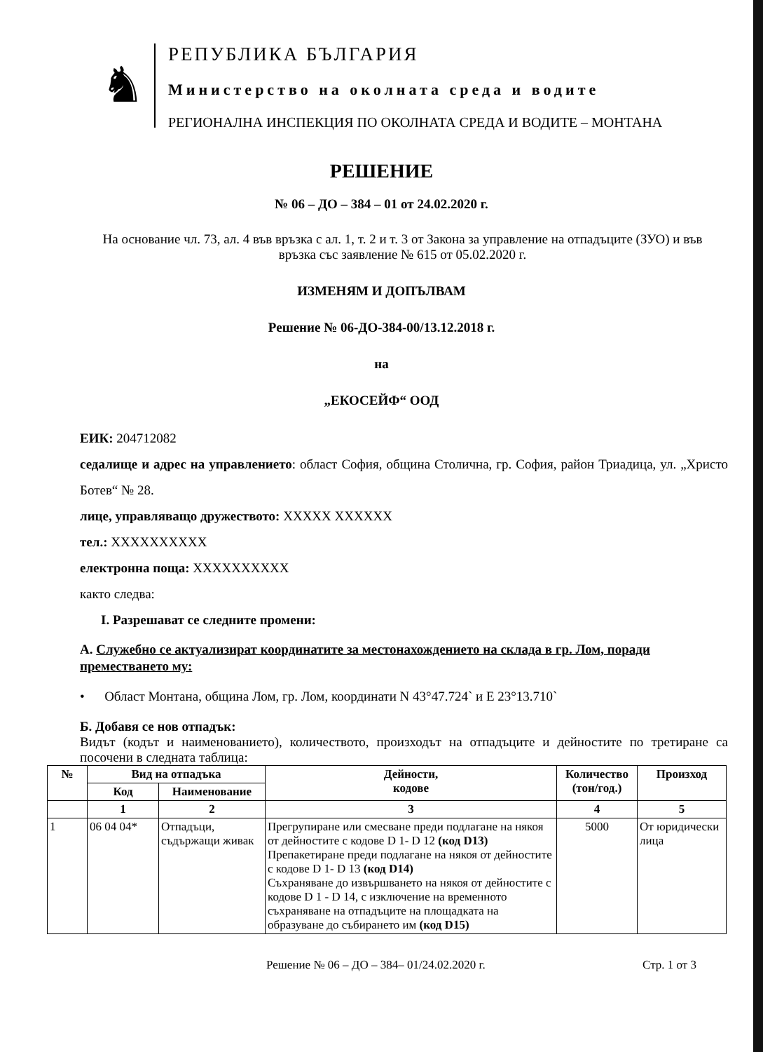♞
РЕПУБЛИКА БЪЛГАРИЯ
Министерство на околната среда и водите
РЕГИОНАЛНА ИНСПЕКЦИЯ ПО ОКОЛНАТА СРЕДА И ВОДИТЕ – МОНТАНА
РЕШЕНИЕ
№ 06 – ДО – 384 – 01 от 24.02.2020 г.
На основание чл. 73, ал. 4 във връзка с ал. 1, т. 2 и т. 3 от Закона за управление на отпадъците (ЗУО) и във връзка със заявление № 615 от 05.02.2020 г.
ИЗМЕНЯМ И ДОПЪЛВАМ
Решение № 06-ДО-384-00/13.12.2018 г.
на
„ЕКОСЕЙФ“ ООД
ЕИК: 204712082
седалище и адрес на управлението: област София, община Столична, гр. София, район Триадица, ул. „Христо Ботев“ № 28.
лице, управляващо дружеството: XXXXX XXXXXX
тел.: XXXXXXXXXX
електронна поща: XXXXXXXXXX
както следва:
I. Разрешават се следните промени:
А. Служебно се актуализират координатите за местонахождението на склада в гр. Лом, поради преместването му:
• Област Монтана, община Лом, гр. Лом, координати N 43°47.724` и E 23°13.710`
Б. Добавя се нов отпадък:
Видът (кодът и наименованието), количеството, произходът на отпадъците и дейностите по третиране са посочени в следната таблица:
| № | Вид на отпадъка | | Дейности, кодове | Количество (тон/год.) | Произход |
| --- | --- | --- | --- | --- | --- |
| | Код | Наименование | | | |
| | 1 | 2 | 3 | 4 | 5 |
| 1 | 06 04 04* | Отпадъци, съдържащи живак | Прегрупиране или смесване преди подлагане на някоя от дейностите с кодове D 1- D 12 (код D13) Препакетиране преди подлагане на някоя от дейностите с кодове D 1- D 13 (код D14) Съхраняване до извършването на някоя от дейностите с кодове D 1 - D 14, с изключение на временното съхраняване на отпадъците на площадката на образуване до събирането им (код D15) | 5000 | От юридически лица |
Решение № 06 – ДО – 384– 01/24.02.2020 г. Стр. 1 от 3